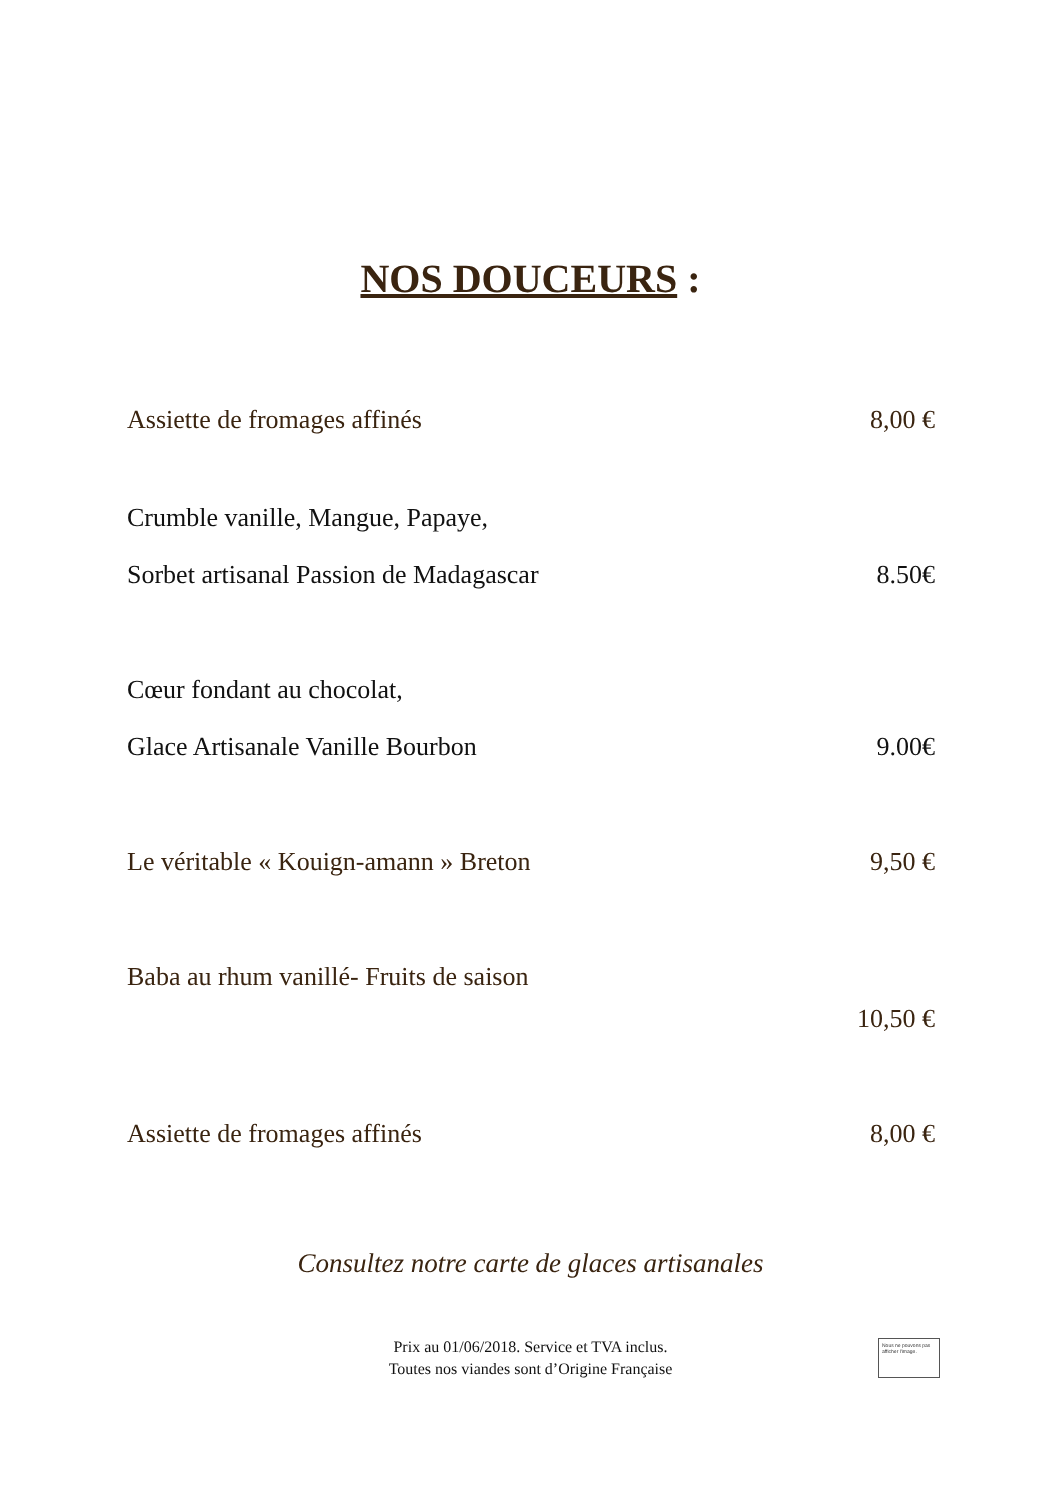NOS DOUCEURS :
Assiette de fromages affinés 8,00 €
Crumble vanille, Mangue, Papaye,
Sorbet artisanal Passion de Madagascar 8.50€
Cœur fondant au chocolat,
Glace Artisanale Vanille Bourbon 9.00€
Le véritable « Kouign-amann » Breton 9,50 €
Baba au rhum vanillé- Fruits de saison
10,50 €
Assiette de fromages affinés 8,00 €
Consultez notre carte de glaces artisanales
Prix au 01/06/2018. Service et TVA inclus.
Toutes nos viandes sont d’Origine Française
Nous ne pouvons pas afficher l'image.